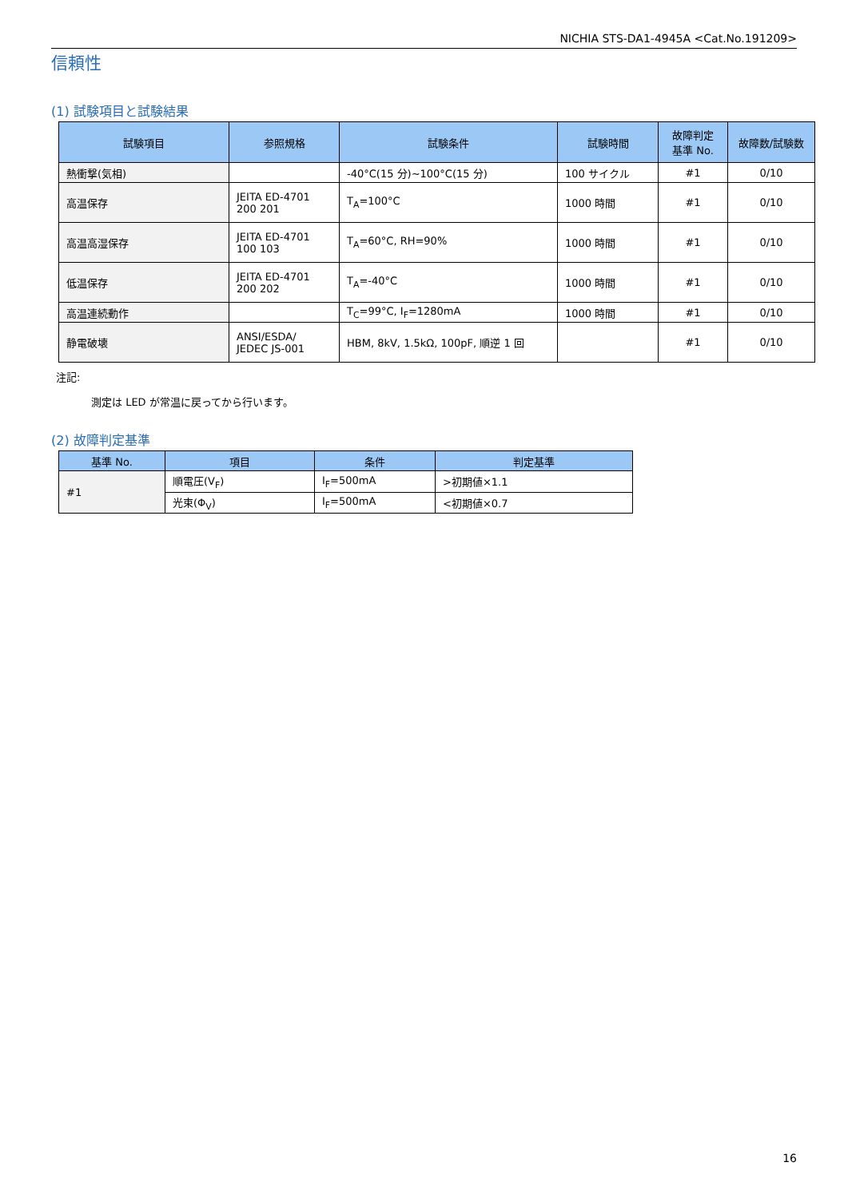NICHIA STS-DA1-4945A <Cat.No.191209>
信頼性
(1) 試験項目と試験結果
| 試験項目 | 参照規格 | 試験条件 | 試験時間 | 故障判定 基準 No. | 故障数/試験数 |
| --- | --- | --- | --- | --- | --- |
| 熱衝撃(気相) | | -40°C(15 分)~100°C(15 分) | 100 サイクル | #1 | 0/10 |
| 高温保存 | JEITA ED-4701 200 201 | T<sub>A</sub>=100°C | 1000 時間 | #1 | 0/10 |
| 高温高湿保存 | JEITA ED-4701 100 103 | T<sub>A</sub>=60°C, RH=90% | 1000 時間 | #1 | 0/10 |
| 低温保存 | JEITA ED-4701 200 202 | T<sub>A</sub>=-40°C | 1000 時間 | #1 | 0/10 |
| 高温連続動作 | | T<sub>C</sub>=99°C, I<sub>F</sub>=1280mA | 1000 時間 | #1 | 0/10 |
| 静電破壊 | ANSI/ESDA/ JEDEC JS-001 | HBM, 8kV, 1.5kΩ, 100pF, 順逆 1 回 | | #1 | 0/10 |
注記:
測定は LED が常温に戻ってから行います。
(2) 故障判定基準
| 基準 No. | 項目 | 条件 | 判定基準 |
| --- | --- | --- | --- |
| #1 | 順電圧(V<sub>F</sub>) | I<sub>F</sub>=500mA | >初期値×1.1 |
| | 光束(Φ<sub>V</sub>) | I<sub>F</sub>=500mA | <初期値×0.7 |
16